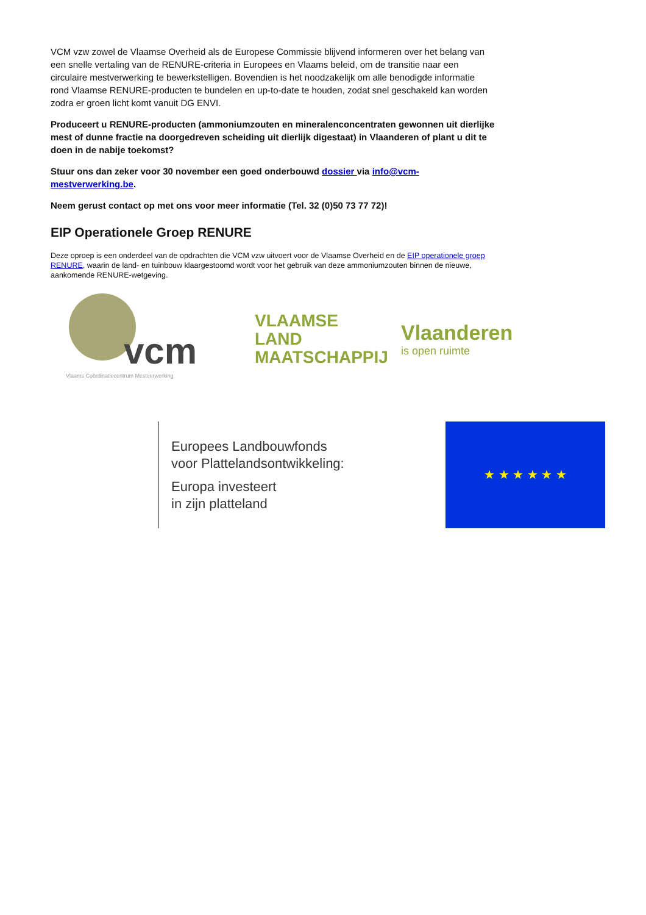VCM vzw zowel de Vlaamse Overheid als de Europese Commissie blijvend informeren over het belang van een snelle vertaling van de RENURE-criteria in Europees en Vlaams beleid, om de transitie naar een circulaire mestverwerking te bewerkstelligen. Bovendien is het noodzakelijk om alle benodigde informatie rond Vlaamse RENURE-producten te bundelen en up-to-date te houden, zodat snel geschakeld kan worden zodra er groen licht komt vanuit DG ENVI.
Produceert u RENURE-producten (ammoniumzouten en mineralenconcentraten gewonnen uit dierlijke mest of dunne fractie na doorgedreven scheiding uit dierlijk digestaat) in Vlaanderen of plant u dit te doen in de nabije toekomst?
Stuur ons dan zeker voor 30 november een goed onderbouwd dossier via info@vcm-mestverwerking.be.
Neem gerust contact op met ons voor meer informatie (Tel. 32 (0)50 73 77 72)!
EIP Operationele Groep RENURE
Deze oproep is een onderdeel van de opdrachten die VCM vzw uitvoert voor de Vlaamse Overheid en de EIP operationele groep RENURE, waarin de land- en tuinbouw klaargestoomd wordt voor het gebruik van deze ammoniumzouten binnen de nieuwe, aankomende RENURE-wetgeving.
vcm
Vlaams Coördinatiecentrum Mestverwerking
VLAAMSE
LAND
MAATSCHAPPIJ
Vlaanderen
is open ruimte
Europees Landbouwfonds
voor Plattelandsontwikkeling:
Europa investeert
in zijn platteland
★ ★ ★ ★ ★ ★